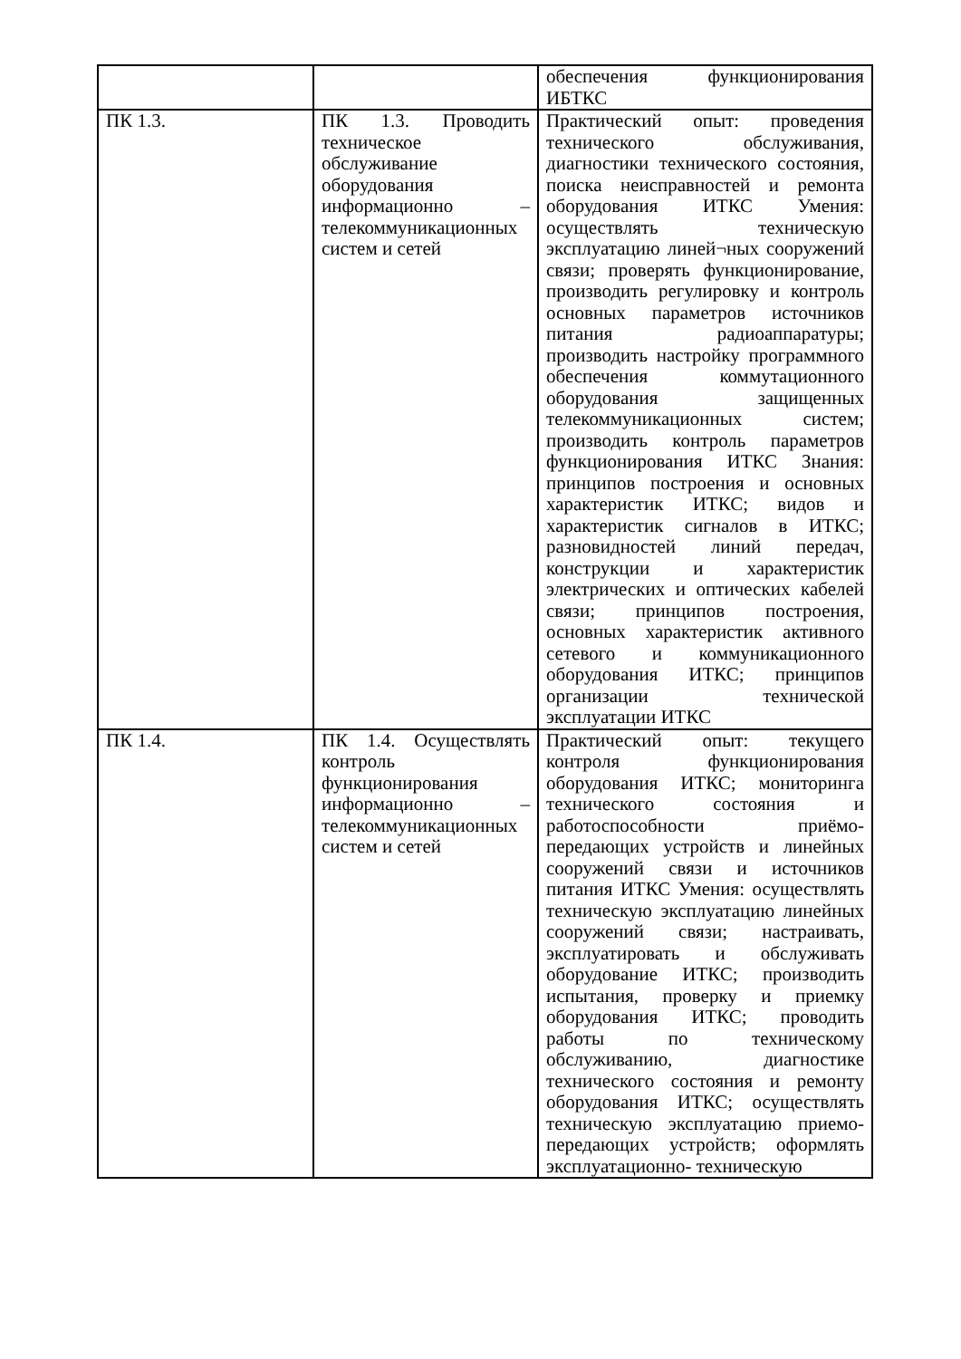| | | обеспечения функционирования ИБТКС |
| ПК 1.3. | ПК 1.3. Проводить техническое обслуживание оборудования информационно – телекоммуникационных систем и сетей | Практический опыт: проведения технического обслуживания, диагностики технического состояния, поиска неисправностей и ремонта оборудования ИТКС Умения: осуществлять техническую эксплуатацию линей¬ных сооружений связи; проверять функционирование, производить регулировку и контроль основных параметров источников питания радиоаппаратуры; производить настройку программного обеспечения коммутационного оборудования защищенных телекоммуникационных систем; производить контроль параметров функционирования ИТКС Знания: принципов построения и основных характеристик ИТКС; видов и характеристик сигналов в ИТКС; разновидностей линий передач, конструкции и характеристик электрических и оптических кабелей связи; принципов построения, основных характеристик активного сетевого и коммуникационного оборудования ИТКС; принципов организации технической эксплуатации ИТКС |
| ПК 1.4. | ПК 1.4. Осуществлять контроль функционирования информационно – телекоммуникационных систем и сетей | Практический опыт: текущего контроля функционирования оборудования ИТКС; мониторинга технического состояния и работоспособности приёмо-передающих устройств и линейных сооружений связи и источников питания ИТКС Умения: осуществлять техническую эксплуатацию линейных сооружений связи; настраивать, эксплуатировать и обслуживать оборудование ИТКС; производить испытания, проверку и приемку оборудования ИТКС; проводить работы по техническому обслуживанию, диагностике технического состояния и ремонту оборудования ИТКС; осуществлять техническую эксплуатацию приемо-передающих устройств; оформлять эксплуатационно- техническую |